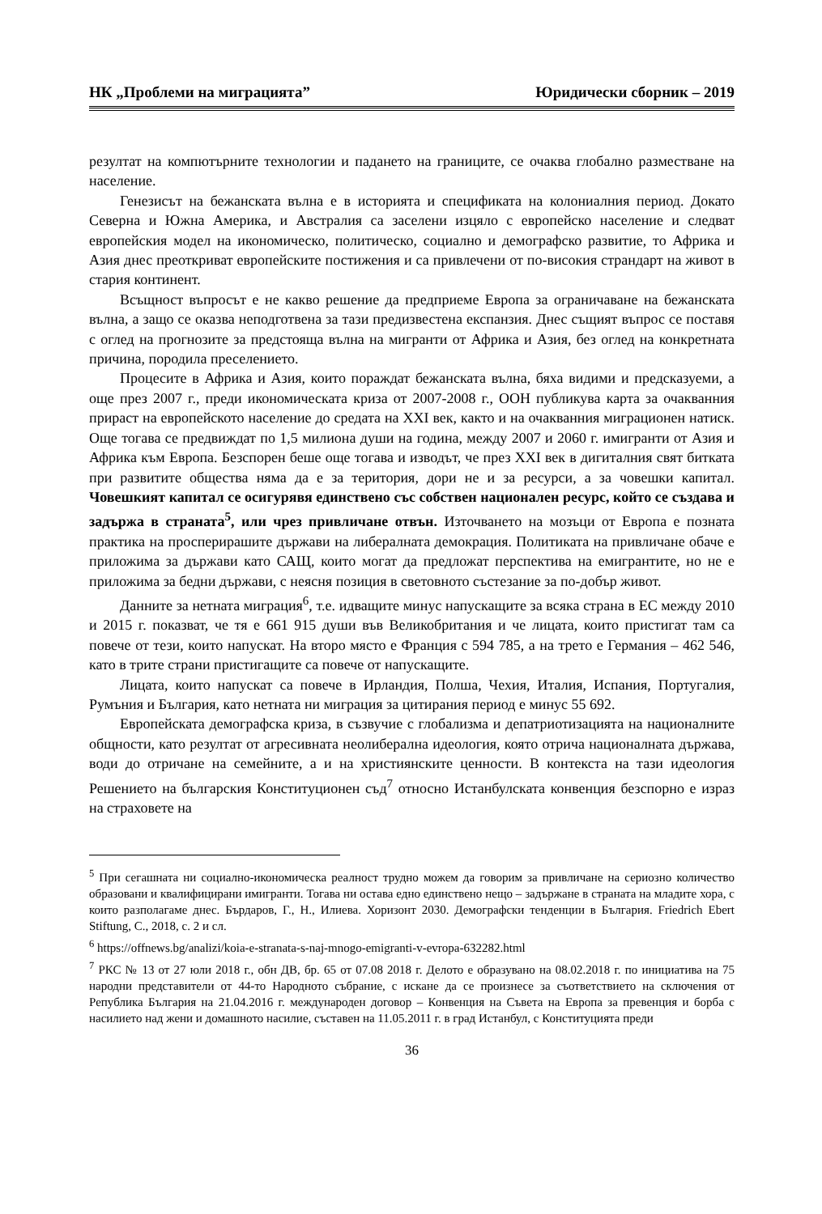НК „Проблеми на миграцията” Юридически сборник – 2019
резултат на компютърните технологии и падането на границите, се очаква глобално разместване на население.
Генезисът на бежанската вълна е в историята и спецификата на колониалния период. Докато Северна и Южна Америка, и Австралия са заселени изцяло с европейско население и следват европейския модел на икономическо, политическо, социално и демографско развитие, то Африка и Азия днес преоткриват европейските постижения и са привлечени от по-високия страндарт на живот в стария континент.
Всъщност въпросът е не какво решение да предприеме Европа за ограничаване на бежанската вълна, а защо се оказва неподготвена за тази предизвестена експанзия. Днес същият въпрос се поставя с оглед на прогнозите за предстояща вълна на мигранти от Африка и Азия, без оглед на конкретната причина, породила преселението.
Процесите в Африка и Азия, които пораждат бежанската вълна, бяха видими и предсказуеми, а още през 2007 г., преди икономическата криза от 2007-2008 г., ООН публикува карта за очакванния прираст на европейското население до средата на XXI век, както и на очакванния миграционен натиск. Още тогава се предвиждат по 1,5 милиона души на година, между 2007 и 2060 г. имигранти от Азия и Африка към Европа. Безспорен беше още тогава и изводът, че през XXI век в дигиталния свят битката при развитите общества няма да е за територия, дори не и за ресурси, а за човешки капитал. Човешкият капитал се осигурявя единствено със собствен национален ресурс, който се създава и задържа в страната<sup>5</sup>, или чрез привличане отвън. Източването на мозъци от Европа е позната практика на просперирашите държави на либералната демокрация. Политиката на привличане обаче е приложима за държави като САЩ, които могат да предложат перспектива на емигрантите, но не е приложима за бедни държави, с неясня позиция в световното състезание за по-добър живот.
Данните за нетната миграция<sup>6</sup>, т.е. идващите минус напускащите за всяка страна в ЕС между 2010 и 2015 г. показват, че тя е 661 915 души във Великобритания и че лицата, които пристигат там са повече от тези, които напускат. На второ място е Франция с 594 785, а на трето е Германия – 462 546, като в трите страни пристигащите са повече от напускащите.
Лицата, които напускат са повече в Ирландия, Полша, Чехия, Италия, Испания, Португалия, Румъния и България, като нетната ни миграция за цитирания период е минус 55 692.
Европейската демографска криза, в съзвучие с глобализма и депатриотизацията на националните общности, като резултат от агресивната неолиберална идеология, която отрича националната държава, води до отричане на семейните, а и на християнските ценности. В контекста на тази идеология Решението на българския Конституционен съд<sup>7</sup> относно Истанбулската конвенция безспорно е израз на страховете на
<sup>5</sup> При сегашната ни социално-икономическа реалност трудно можем да говорим за привличане на сериозно количество образовани и квалифицирани имигранти. Тогава ни остава едно единствено нещо – задържане в страната на младите хора, с които разполагаме днес. Бърдаров, Г., Н., Илиева. Хоризонт 2030. Демографски тенденции в България. Friedrich Ebert Stiftung, С., 2018, с. 2 и сл.
<sup>6</sup> https://offnews.bg/analizi/koia-e-stranata-s-naj-mnogo-emigranti-v-evropa-632282.html
<sup>7</sup> РКС № 13 от 27 юли 2018 г., обн ДВ, бр. 65 от 07.08 2018 г. Делото е образувано на 08.02.2018 г. по инициатива на 75 народни представители от 44-то Народното събрание, с искане да се произнесе за съответствието на сключения от Република България на 21.04.2016 г. международен договор – Конвенция на Съвета на Европа за превенция и борба с насилието над жени и домашното насилие, съставен на 11.05.2011 г. в град Истанбул, с Конституцията преди
36